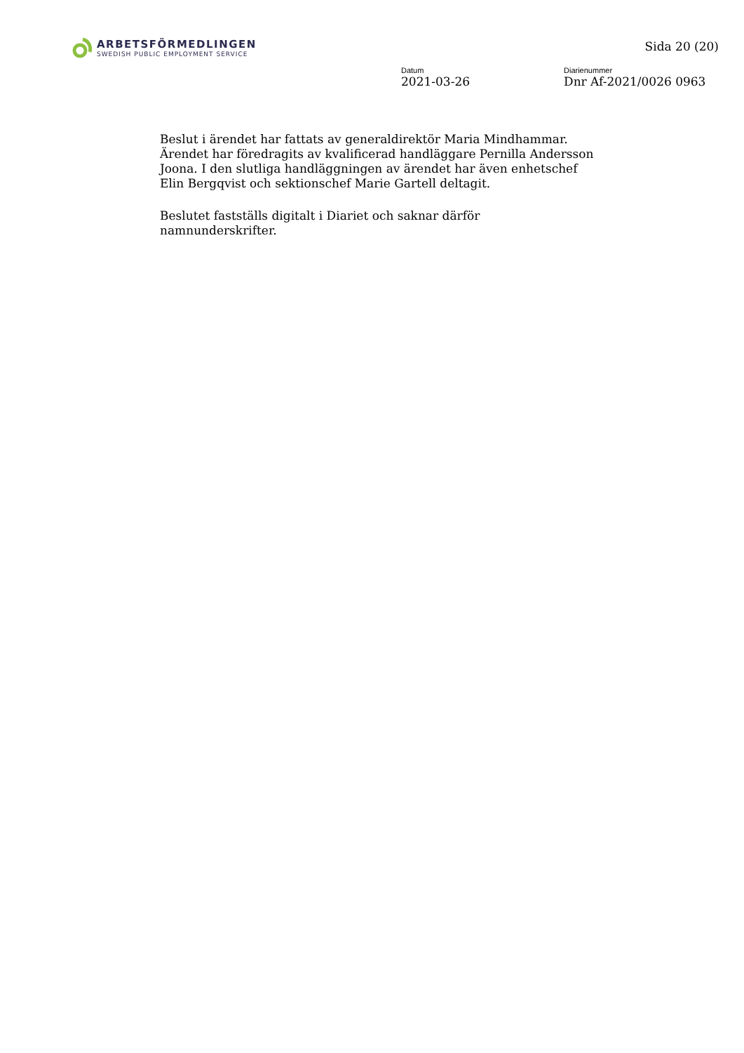ARBETSFÖRMEDLINGEN
SWEDISH PUBLIC EMPLOYMENT SERVICE
Sida 20 (20)
Datum
2021-03-26
Diarienummer
Dnr Af-2021/0026 0963
Beslut i ärendet har fattats av generaldirektör Maria Mindhammar. Ärendet har föredragits av kvalificerad handläggare Pernilla Andersson Joona. I den slutliga handläggningen av ärendet har även enhetschef Elin Bergqvist och sektionschef Marie Gartell deltagit.
Beslutet fastställs digitalt i Diariet och saknar därför namnunderskrifter.